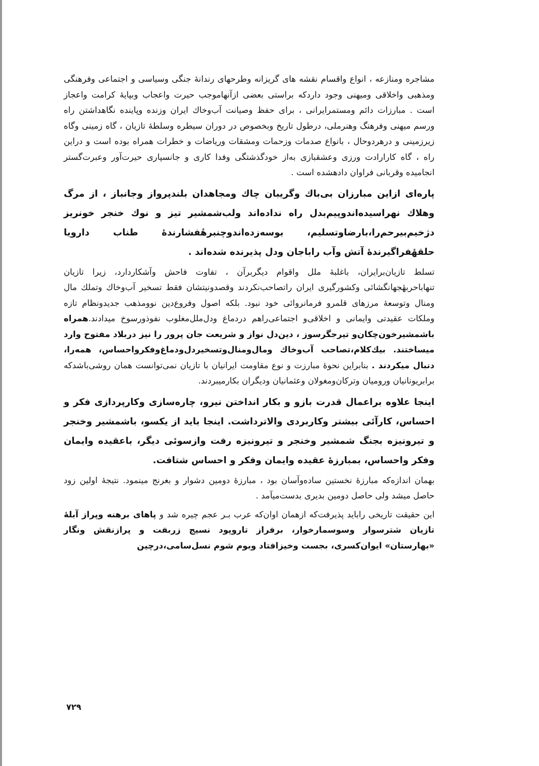مشاجره ومنازعه ، انواع واقسام نقشه های گریزانه وطرحهای رندانهٔ جنگی وسیاسی و اجتماعی وفرهنگی ومذهبی واخلاقی ومیهنی وجود داردکه براستی بعضی ازآنهاموجب حیرت واعجاب وبپایهٔ کرامت واعجاز است . مبارزات دائم ومستمرایرانی ، برای حفظ وصیانت آب‌وخاك ایران وزنده وپاینده نگاهداشتن راه ورسم میهنی وفرهنگ وهنرملی، درطول تاریخ وبخصوص در دوران سیطره وسلطهٔ تازیان ، گاه زمینی وگاه زیرزمینی و درهردوحال ، بانواع صدمات وزحمات ومشقات وریاضات و خطرات همراه بوده است و دراین راه ، گاه کارارادت ورزی وعشقبازی به‌از خودگذشتگی وفدا کاری و جانسپاری حیرت‌آور وعبرت‌گستر انجامیده وقربانی فراوان دادهشده است .
پاره‌ای ازاین مبارزان بی‌باك وگریبان چاك ومجاهدان بلندپرواز وجانباز ، از مرگ وهلاك نهراسیده‌اندوپیم‌بدل راه نداده‌اند ولب‌شمشیر تیز و نوك خنجر خونریز دژخیم‌بیرحم‌را،بارضاوتسلیم، بوسه‌زده‌اندوچنبرهٔفشارندهٔ طناب دارویا حلقهٔفراگیرندهٔ آتش وآب راباجان ودل پذیرنده شده‌اند .
تسلط تازیان‌برایران، باغلبهٔ ملل واقوام دیگربرآن ، تفاوت فاحش وآشکاردارد، زیرا تازیان تنهاباحربهٔجهانگشائی وکشورگیری ایران راتصاحب‌نکردند وقصدونیتشان فقط تسخیر آب‌وخاك وتملك مال ومنال وتوسعهٔ مرزهای قلمرو فرمانروائی خود نبود. بلکه اصول وفروع‌دین نوومذهب جدیدونظام تازه وملکات عقیدتی وایمانی و اخلاقی‌و اجتماعی‌راهم دردماغ ودل‌ملل‌مغلوب نفوذورسوخ میدادند.همراه باشمشیرخون‌چکان‌و تیرجگرسوز ، دین‌دل نواز و شریعت جان پرور را نیز دربلاد مفتوح وارد میساختند. بیك‌کلام،تصاحب آب‌وخاك ومال‌ومنال‌وتسخیردل‌ودماغ‌وفکرواحساس، همه‌را، دنبال میکردند . بنابراین نحوهٔ مبارزت و نوع مقاومت ایرانیان با تازیان نمی‌توانست همان روشی‌باشدکه برابریونانیان ورومیان وترکان‌ومغولان وعثمانیان ودیگران بکارمیبردند.
اینجا علاوه براعمال قدرت بازو و بکار انداختن نیرو، چاره‌سازی وکارپردازی فکر و احساس، کارآئی بیشتر وکاربردی والاترداشت. اینجا باید از یکسو، باشمشیر وخنجر و تیرونیزه بجنگ شمشیر وخنجر و تیرونیزه رفت وازسوئی دیگر، باعقیده وایمان وفکر واحساس، بمبارزهٔ عقیده وایمان وفکر و احساس شتافت.
بهمان اندازه‌که مبارزهٔ نخستین ساده‌وآسان بود ، مبارزهٔ دومین دشوار و بغرنج مینمود. نتیجهٔ اولین زود حاصل میشد ولی حاصل دومین بدیری بدست‌میآمد .
این حقیقت تاریخی رابا‌ید پذیرفت‌که ازهمان اوان‌که عرب بـر عجم چیره شد و پاهای برهنه وپراز آبلهٔ تازیان شترسوار وسوسمارخوار، برفراز تاروپود نسیج زربفت و پرازنقش ونگار «بهارستان» ایوان‌کسری، بجست وخیزافتاد وبوم شوم نسل‌سامی،درچین
۷۲۹